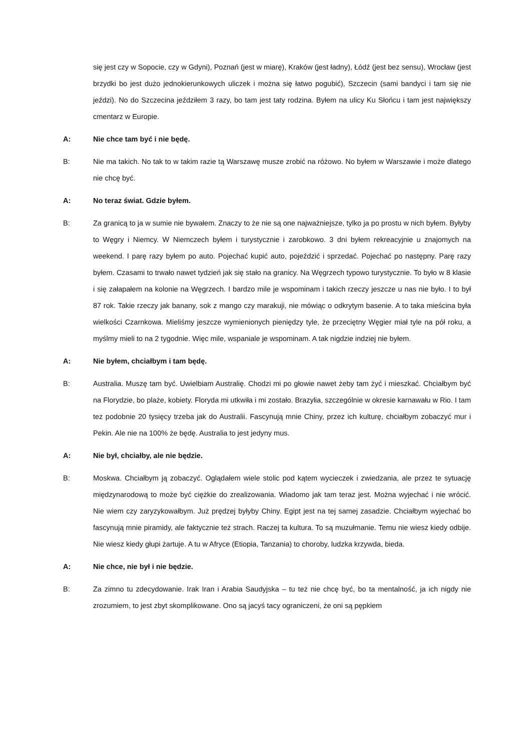się jest czy w Sopocie, czy w Gdyni), Poznań (jest w miarę), Kraków (jest ładny), Łódź (jest bez sensu), Wrocław (jest brzydki bo jest dużo jednokierunkowych uliczek i można się łatwo pogubić), Szczecin (sami bandyci i tam się nie jeździ). No do Szczecina jeździłem 3 razy, bo tam jest taty rodzina. Byłem na ulicy Ku Słońcu i tam jest największy cmentarz w Europie.
A: Nie chce tam być i nie będę.
B: Nie ma takich. No tak to w takim razie tą Warszawę musze zrobić na różowo. No byłem w Warszawie i może dlatego nie chcę być.
A: No teraz świat. Gdzie byłem.
B: Za granicą to ja w sumie nie bywałem. Znaczy to że nie są one najważniejsze, tylko ja po prostu w nich byłem. Byłyby to Węgry i Niemcy. W Niemczech byłem i turystycznie i zarobkowo. 3 dni byłem rekreacyjnie u znajomych na weekend. I parę razy byłem po auto. Pojechać kupić auto, pojeździć i sprzedać. Pojechać po następny. Parę razy byłem. Czasami to trwało nawet tydzień jak się stało na granicy. Na Węgrzech typowo turystycznie. To było w 8 klasie i się załapałem na kolonie na Węgrzech. I bardzo mile je wspominam i takich rzeczy jeszcze u nas nie było. I to był 87 rok. Takie rzeczy jak banany, sok z mango czy marakuji, nie mówiąc o odkrytym basenie. A to taka mieścina była wielkości Czarnkowa. Mieliśmy jeszcze wymienionych pieniędzy tyle, że przeciętny Węgier miał tyle na pół roku, a myślmy mieli to na 2 tygodnie. Więc mile, wspaniale je wspominam. A tak nigdzie indziej nie byłem.
A: Nie byłem, chciałbym i tam będę.
B: Australia. Muszę tam być. Uwielbiam Australię. Chodzi mi po głowie nawet żeby tam żyć i mieszkać. Chciałbym być na Florydzie, bo plaże, kobiety. Floryda mi utkwiła i mi zostało. Brazylia, szczególnie w okresie karnawału w Rio. I tam tez podobnie 20 tysięcy trzeba jak do Australii. Fascynują mnie Chiny, przez ich kulturę, chciałbym zobaczyć mur i Pekin. Ale nie na 100% że będę. Australia to jest jedyny mus.
A: Nie był, chciałby, ale nie będzie.
B: Moskwa. Chciałbym ją zobaczyć. Oglądałem wiele stolic pod kątem wycieczek i zwiedzania, ale przez te sytuację międzynarodową to może być ciężkie do zrealizowania. Wiadomo jak tam teraz jest. Można wyjechać i nie wrócić. Nie wiem czy zaryzykowałbym. Już prędzej byłyby Chiny. Egipt jest na tej samej zasadzie. Chciałbym wyjechać bo fascynują mnie piramidy, ale faktycznie też strach. Raczej ta kultura. To są muzułmanie. Temu nie wiesz kiedy odbije. Nie wiesz kiedy głupi żartuje. A tu w Afryce (Etiopia, Tanzania) to choroby, ludzka krzywda, bieda.
A: Nie chce, nie był i nie będzie.
B: Za zimno tu zdecydowanie. Irak Iran i Arabia Saudyjska – tu też nie chcę być, bo ta mentalność, ja ich nigdy nie zrozumiem, to jest zbyt skomplikowane. Ono są jacyś tacy ograniczeni, że oni są pępkiem